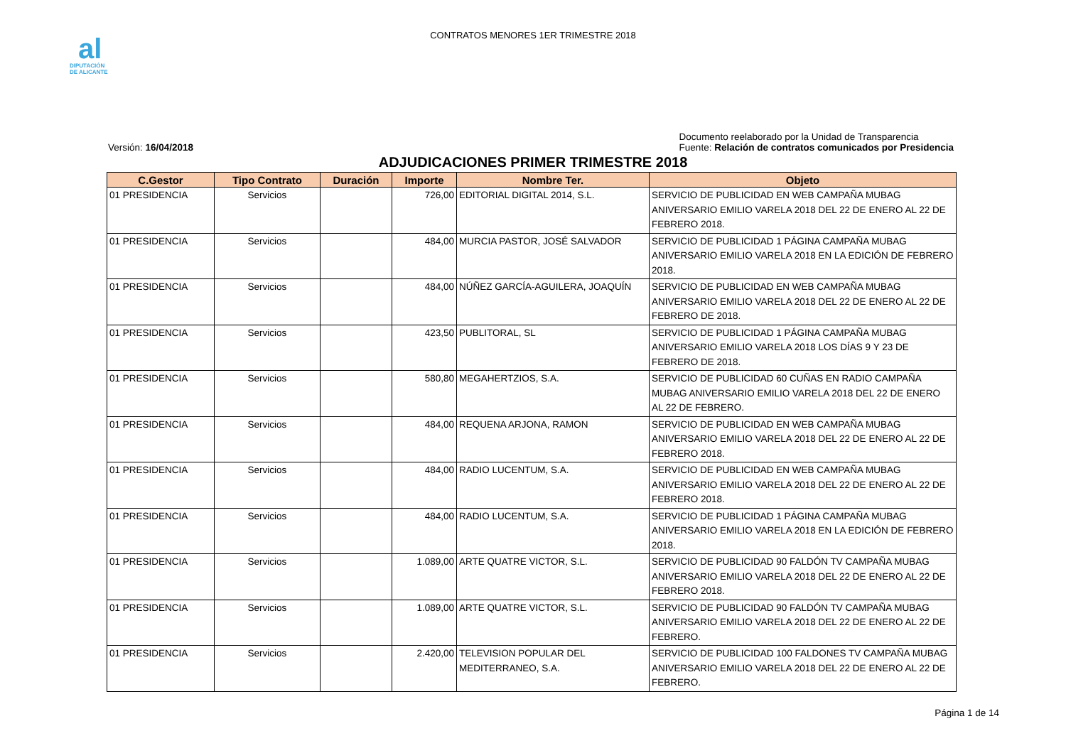al
DIPUTACIÓN
DE ALICANTE
CONTRATOS MENORES 1ER TRIMESTRE 2018
Versión: 16/04/2018 Documento reelaborado por la Unidad de Transparencia
Fuente: Relación de contratos comunicados por Presidencia
ADJUDICACIONES PRIMER TRIMESTRE 2018
| C.Gestor | Tipo Contrato | Duración | Importe | Nombre Ter. | Objeto |
| --- | --- | --- | --- | --- | --- |
| 01 PRESIDENCIA | Servicios | | 726,00 | EDITORIAL DIGITAL 2014, S.L. | SERVICIO DE PUBLICIDAD EN WEB CAMPAÑA MUBAG ANIVERSARIO EMILIO VARELA 2018 DEL 22 DE ENERO AL 22 DE FEBRERO 2018. |
| 01 PRESIDENCIA | Servicios | | 484,00 | MURCIA PASTOR, JOSÉ SALVADOR | SERVICIO DE PUBLICIDAD 1 PÁGINA CAMPAÑA MUBAG ANIVERSARIO EMILIO VARELA 2018 EN LA EDICIÓN DE FEBRERO 2018. |
| 01 PRESIDENCIA | Servicios | | 484,00 | NÚÑEZ GARCÍA-AGUILERA, JOAQUÍN | SERVICIO DE PUBLICIDAD EN WEB CAMPAÑA MUBAG ANIVERSARIO EMILIO VARELA 2018 DEL 22 DE ENERO AL 22 DE FEBRERO DE 2018. |
| 01 PRESIDENCIA | Servicios | | 423,50 | PUBLITORAL, SL | SERVICIO DE PUBLICIDAD 1 PÁGINA CAMPAÑA MUBAG ANIVERSARIO EMILIO VARELA 2018 LOS DÍAS 9 Y 23 DE FEBRERO DE 2018. |
| 01 PRESIDENCIA | Servicios | | 580,80 | MEGAHERTZIOS, S.A. | SERVICIO DE PUBLICIDAD 60 CUÑAS EN RADIO CAMPAÑA MUBAG ANIVERSARIO EMILIO VARELA 2018 DEL 22 DE ENERO AL 22 DE FEBRERO. |
| 01 PRESIDENCIA | Servicios | | 484,00 | REQUENA ARJONA, RAMON | SERVICIO DE PUBLICIDAD EN WEB CAMPAÑA MUBAG ANIVERSARIO EMILIO VARELA 2018 DEL 22 DE ENERO AL 22 DE FEBRERO 2018. |
| 01 PRESIDENCIA | Servicios | | 484,00 | RADIO LUCENTUM, S.A. | SERVICIO DE PUBLICIDAD EN WEB CAMPAÑA MUBAG ANIVERSARIO EMILIO VARELA 2018 DEL 22 DE ENERO AL 22 DE FEBRERO 2018. |
| 01 PRESIDENCIA | Servicios | | 484,00 | RADIO LUCENTUM, S.A. | SERVICIO DE PUBLICIDAD 1 PÁGINA CAMPAÑA MUBAG ANIVERSARIO EMILIO VARELA 2018 EN LA EDICIÓN DE FEBRERO 2018. |
| 01 PRESIDENCIA | Servicios | | 1.089,00 | ARTE QUATRE VICTOR, S.L. | SERVICIO DE PUBLICIDAD 90 FALDÓN TV CAMPAÑA MUBAG ANIVERSARIO EMILIO VARELA 2018 DEL 22 DE ENERO AL 22 DE FEBRERO 2018. |
| 01 PRESIDENCIA | Servicios | | 1.089,00 | ARTE QUATRE VICTOR, S.L. | SERVICIO DE PUBLICIDAD 90 FALDÓN TV CAMPAÑA MUBAG ANIVERSARIO EMILIO VARELA 2018 DEL 22 DE ENERO AL 22 DE FEBRERO. |
| 01 PRESIDENCIA | Servicios | | 2.420,00 | TELEVISION POPULAR DEL MEDITERRANEO, S.A. | SERVICIO DE PUBLICIDAD 100 FALDONES TV CAMPAÑA MUBAG ANIVERSARIO EMILIO VARELA 2018 DEL 22 DE ENERO AL 22 DE FEBRERO. |
Página 1 de 14